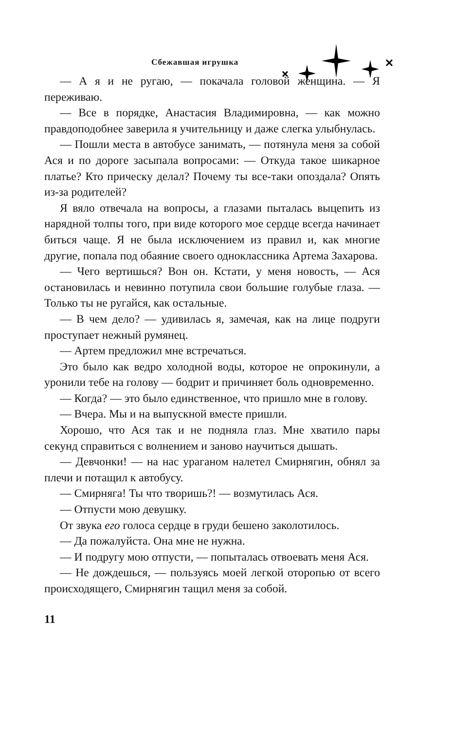Сбежавшая игрушка
— А я и не ругаю, — покачала головой женщина. — Я переживаю.
— Все в порядке, Анастасия Владимировна, — как можно правдоподобнее заверила я учительницу и даже слегка улыбнулась.
— Пошли места в автобусе занимать, — потянула меня за собой Ася и по дороге засыпала вопросами: — Откуда такое шикарное платье? Кто прическу делал? Почему ты все-таки опоздала? Опять из-за родителей?
Я вяло отвечала на вопросы, а глазами пыталась выцепить из нарядной толпы того, при виде которого мое сердце всегда начинает биться чаще. Я не была исключением из правил и, как многие другие, попала под обаяние своего одноклассника Артема Захарова.
— Чего вертишься? Вон он. Кстати, у меня новость, — Ася остановилась и невинно потупила свои большие голубые глаза. — Только ты не ругайся, как остальные.
— В чем дело? — удивилась я, замечая, как на лице подруги проступает нежный румянец.
— Артем предложил мне встречаться.
Это было как ведро холодной воды, которое не опрокинули, а уронили тебе на голову — бодрит и причиняет боль одновременно.
— Когда? — это было единственное, что пришло мне в голову.
— Вчера. Мы и на выпускной вместе пришли.
Хорошо, что Ася так и не подняла глаз. Мне хватило пары секунд справиться с волнением и заново научиться дышать.
— Девчонки! — на нас ураганом налетел Смирнягин, обнял за плечи и потащил к автобусу.
— Смирняга! Ты что творишь?! — возмутилась Ася.
— Отпусти мою девушку.
От звука его голоса сердце в груди бешено заколотилось.
— Да пожалуйста. Она мне не нужна.
— И подругу мою отпусти, — попыталась отвоевать меня Ася.
— Не дождешься, — пользуясь моей легкой оторопью от всего происходящего, Смирнягин тащил меня за собой.
11